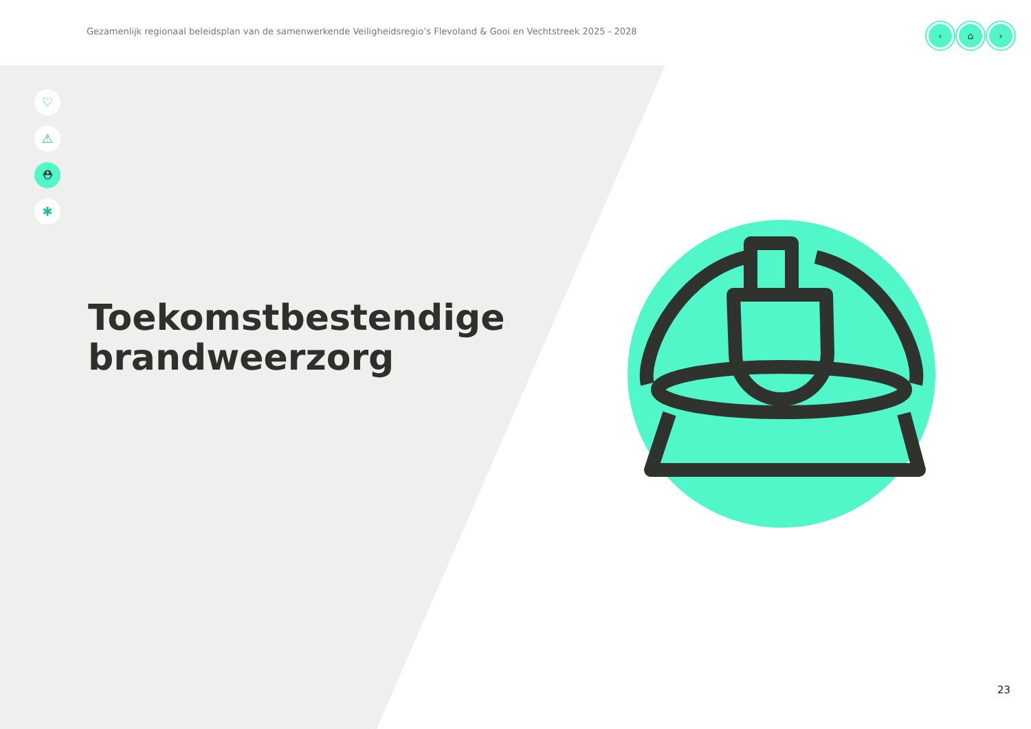Gezamenlijk regionaal beleidsplan van de samenwerkende Veiligheidsregio’s Flevoland & Gooi en Vechtstreek 2025 - 2028
‹ ⌂ ›
♡
⚠
⛑
✱
Toekomstbestendige
brandweerzorg
23